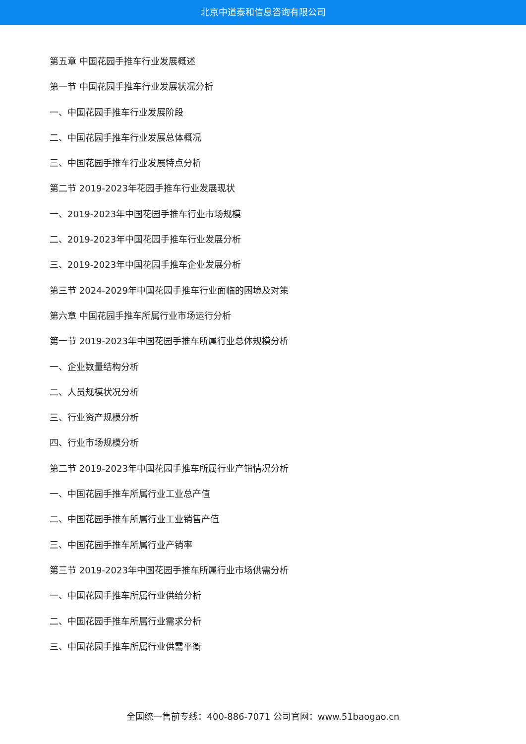北京中道泰和信息咨询有限公司
第五章 中国花园手推车行业发展概述
第一节 中国花园手推车行业发展状况分析
一、中国花园手推车行业发展阶段
二、中国花园手推车行业发展总体概况
三、中国花园手推车行业发展特点分析
第二节 2019-2023年花园手推车行业发展现状
一、2019-2023年中国花园手推车行业市场规模
二、2019-2023年中国花园手推车行业发展分析
三、2019-2023年中国花园手推车企业发展分析
第三节 2024-2029年中国花园手推车行业面临的困境及对策
第六章 中国花园手推车所属行业市场运行分析
第一节 2019-2023年中国花园手推车所属行业总体规模分析
一、企业数量结构分析
二、人员规模状况分析
三、行业资产规模分析
四、行业市场规模分析
第二节 2019-2023年中国花园手推车所属行业产销情况分析
一、中国花园手推车所属行业工业总产值
二、中国花园手推车所属行业工业销售产值
三、中国花园手推车所属行业产销率
第三节 2019-2023年中国花园手推车所属行业市场供需分析
一、中国花园手推车所属行业供给分析
二、中国花园手推车所属行业需求分析
三、中国花园手推车所属行业供需平衡
全国统一售前专线：400-886-7071 公司官网：www.51baogao.cn